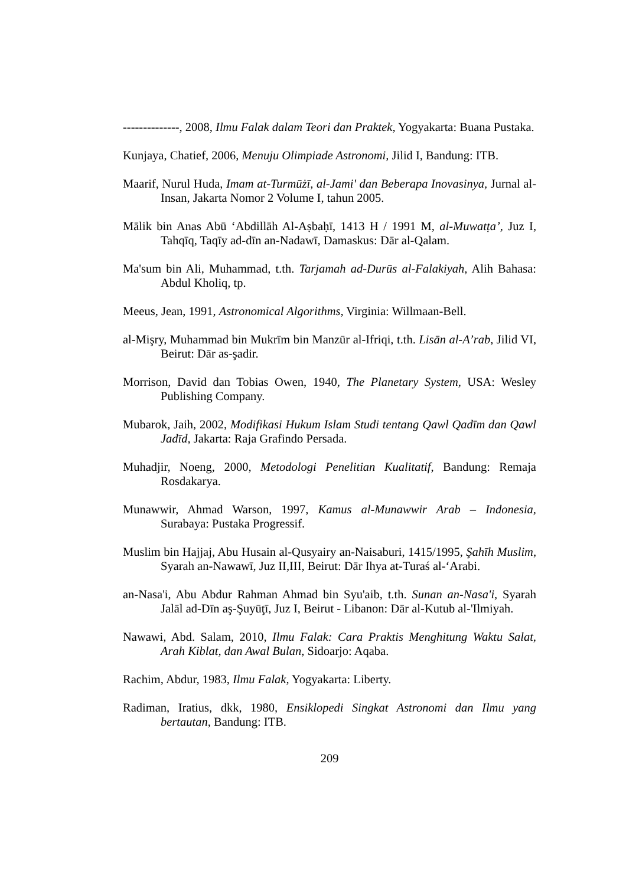--------------, 2008, Ilmu Falak dalam Teori dan Praktek, Yogyakarta: Buana Pustaka.
Kunjaya, Chatief, 2006, Menuju Olimpiade Astronomi, Jilid I, Bandung: ITB.
Maarif, Nurul Huda, Imam at-Turmūżī, al-Jami' dan Beberapa Inovasinya, Jurnal al-Insan, Jakarta Nomor 2 Volume I, tahun 2005.
Mālik bin Anas Abū ‘Abdillāh Al-Aṣbaḥī, 1413 H / 1991 M, al-Muwatṭa’, Juz I, Tahqīq, Taqīy ad-dīn an-Nadawī, Damaskus: Dār al-Qalam.
Ma'sum bin Ali, Muhammad, t.th. Tarjamah ad-Durūs al-Falakiyah, Alih Bahasa: Abdul Kholiq, tp.
Meeus, Jean, 1991, Astronomical Algorithms, Virginia: Willmaan-Bell.
al-Mişry, Muhammad bin Mukrīm bin Manzūr al-Ifriqi, t.th. Lisān al-A’rab, Jilid VI, Beirut: Dār as-şadir.
Morrison, David dan Tobias Owen, 1940, The Planetary System, USA: Wesley Publishing Company.
Mubarok, Jaih, 2002, Modifikasi Hukum Islam Studi tentang Qawl Qadīm dan Qawl Jadīd, Jakarta: Raja Grafindo Persada.
Muhadjir, Noeng, 2000, Metodologi Penelitian Kualitatif, Bandung: Remaja Rosdakarya.
Munawwir, Ahmad Warson, 1997, Kamus al-Munawwir Arab – Indonesia, Surabaya: Pustaka Progressif.
Muslim bin Hajjaj, Abu Husain al-Qusyairy an-Naisaburi, 1415/1995, Şahīh Muslim, Syarah an-Nawawī, Juz II,III, Beirut: Dār Ihya at-Turaś al-‘Arabi.
an-Nasa'i, Abu Abdur Rahman Ahmad bin Syu'aib, t.th. Sunan an-Nasa'i, Syarah Jalāl ad-Dīn aş-Şuyūţī, Juz I, Beirut - Libanon: Dār al-Kutub al-'Ilmiyah.
Nawawi, Abd. Salam, 2010, Ilmu Falak: Cara Praktis Menghitung Waktu Salat, Arah Kiblat, dan Awal Bulan, Sidoarjo: Aqaba.
Rachim, Abdur, 1983, Ilmu Falak, Yogyakarta: Liberty.
Radiman, Iratius, dkk, 1980, Ensiklopedi Singkat Astronomi dan Ilmu yang bertautan, Bandung: ITB.
209